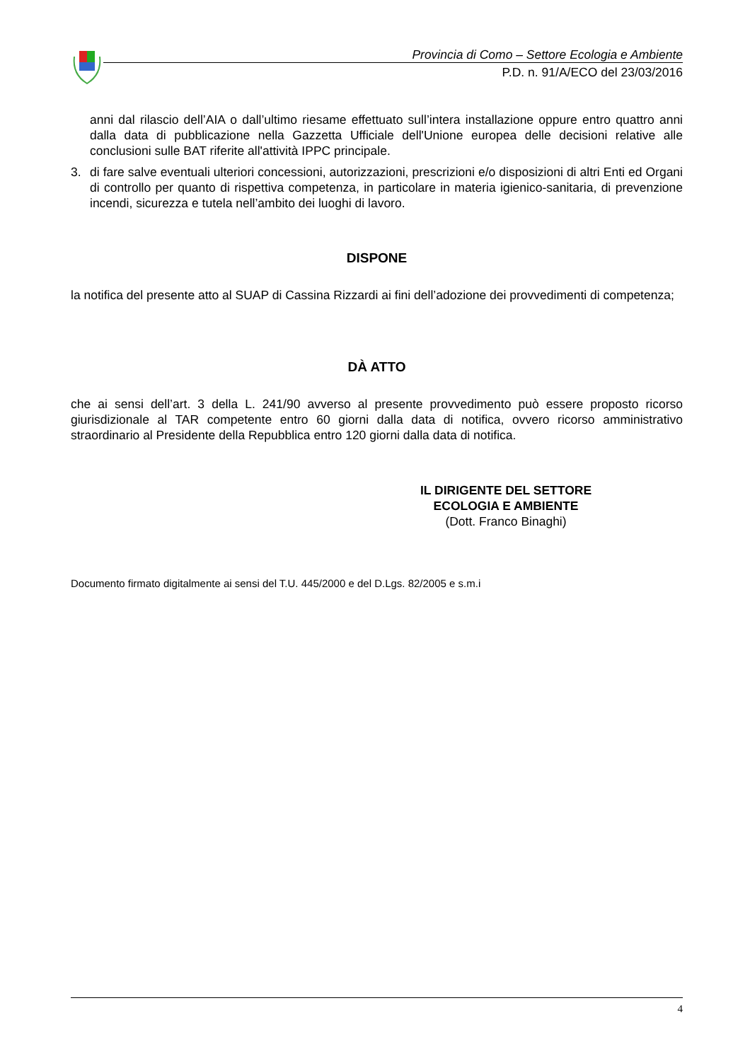Provincia di Como – Settore Ecologia e Ambiente
P.D. n. 91/A/ECO del 23/03/2016
anni dal rilascio dell’AIA o dall’ultimo riesame effettuato sull’intera installazione oppure entro quattro anni dalla data di pubblicazione nella Gazzetta Ufficiale dell'Unione europea delle decisioni relative alle conclusioni sulle BAT riferite all'attività IPPC principale.
3. di fare salve eventuali ulteriori concessioni, autorizzazioni, prescrizioni e/o disposizioni di altri Enti ed Organi di controllo per quanto di rispettiva competenza, in particolare in materia igienico-sanitaria, di prevenzione incendi, sicurezza e tutela nell’ambito dei luoghi di lavoro.
DISPONE
la notifica del presente atto al SUAP di Cassina Rizzardi ai fini dell’adozione dei provvedimenti di competenza;
DÀ ATTO
che ai sensi dell’art. 3 della L. 241/90 avverso al presente provvedimento può essere proposto ricorso giurisdizionale al TAR competente entro 60 giorni dalla data di notifica, ovvero ricorso amministrativo straordinario al Presidente della Repubblica entro 120 giorni dalla data di notifica.
IL DIRIGENTE DEL SETTORE
ECOLOGIA E AMBIENTE
(Dott. Franco Binaghi)
Documento firmato digitalmente ai sensi del T.U. 445/2000 e del D.Lgs. 82/2005 e s.m.i
4